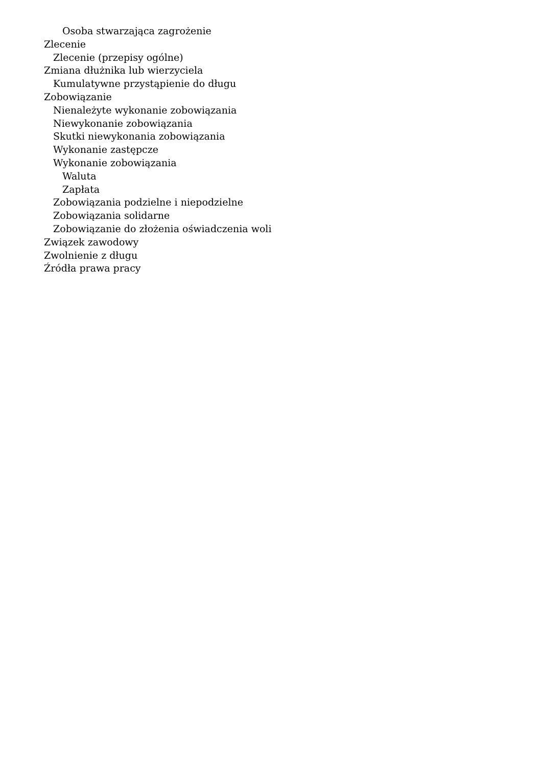Osoba stwarzająca zagrożenie
Zlecenie
Zlecenie (przepisy ogólne)
Zmiana dłużnika lub wierzyciela
Kumulatywne przystąpienie do długu
Zobowiązanie
Nienależyte wykonanie zobowiązania
Niewykonanie zobowiązania
Skutki niewykonania zobowiązania
Wykonanie zastępcze
Wykonanie zobowiązania
Waluta
Zapłata
Zobowiązania podzielne i niepodzielne
Zobowiązania solidarne
Zobowiązanie do złożenia oświadczenia woli
Związek zawodowy
Zwolnienie z długu
Źródła prawa pracy